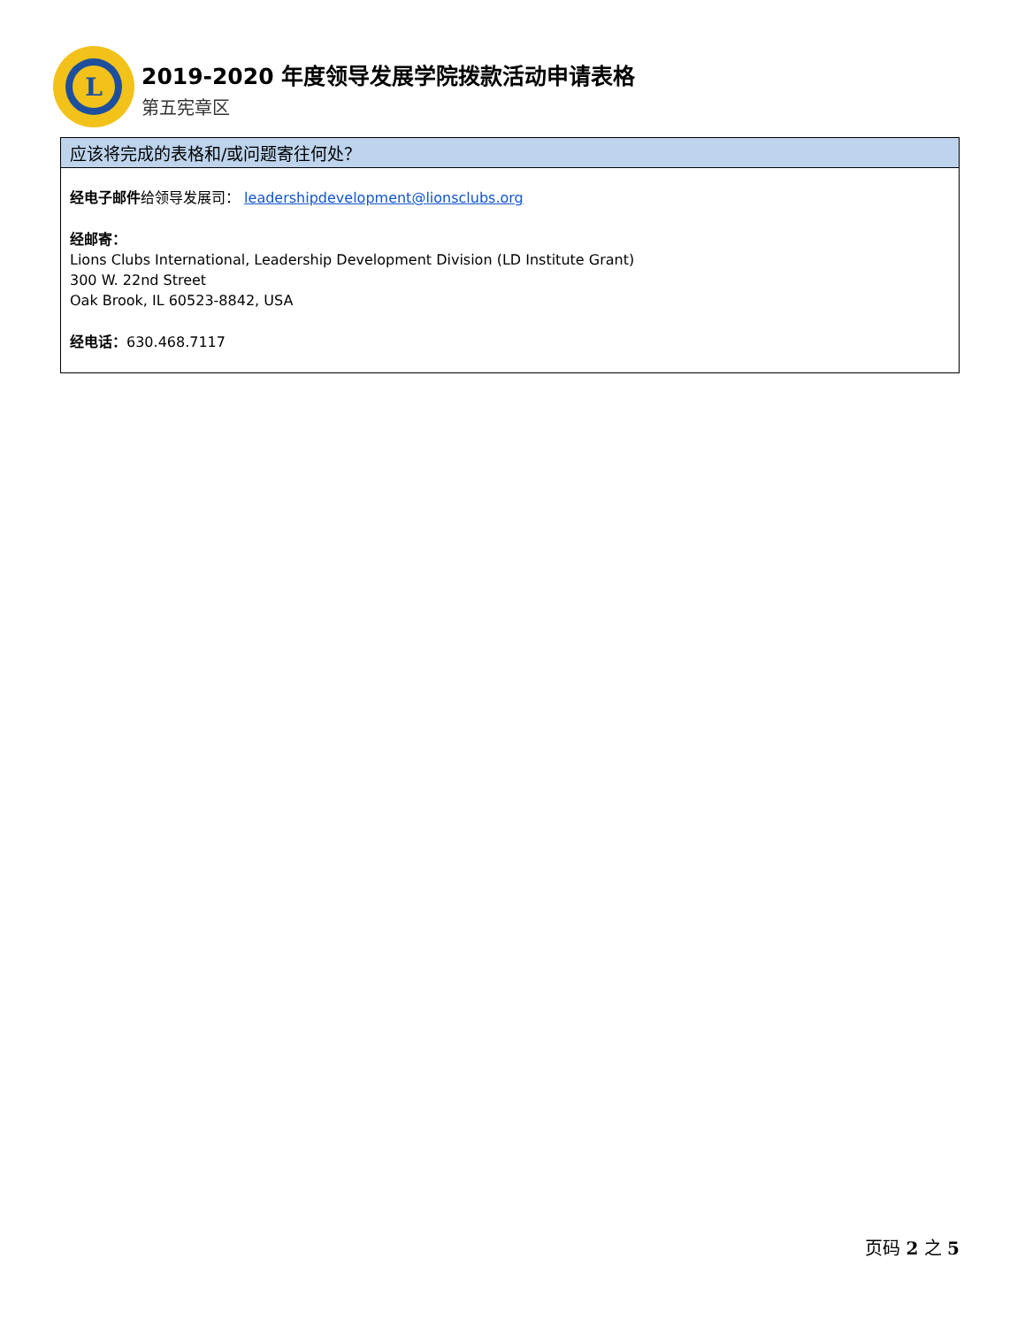L
2019-2020 年度领导发展学院拨款活动申请表格
第五宪章区
应该将完成的表格和/或问题寄往何处？
经电子邮件给领导发展司： leadershipdevelopment@lionsclubs.org
经邮寄：
Lions Clubs International, Leadership Development Division (LD Institute Grant)
300 W. 22nd Street
Oak Brook, IL 60523-8842, USA
经电话：630.468.7117
页码 2 之 5